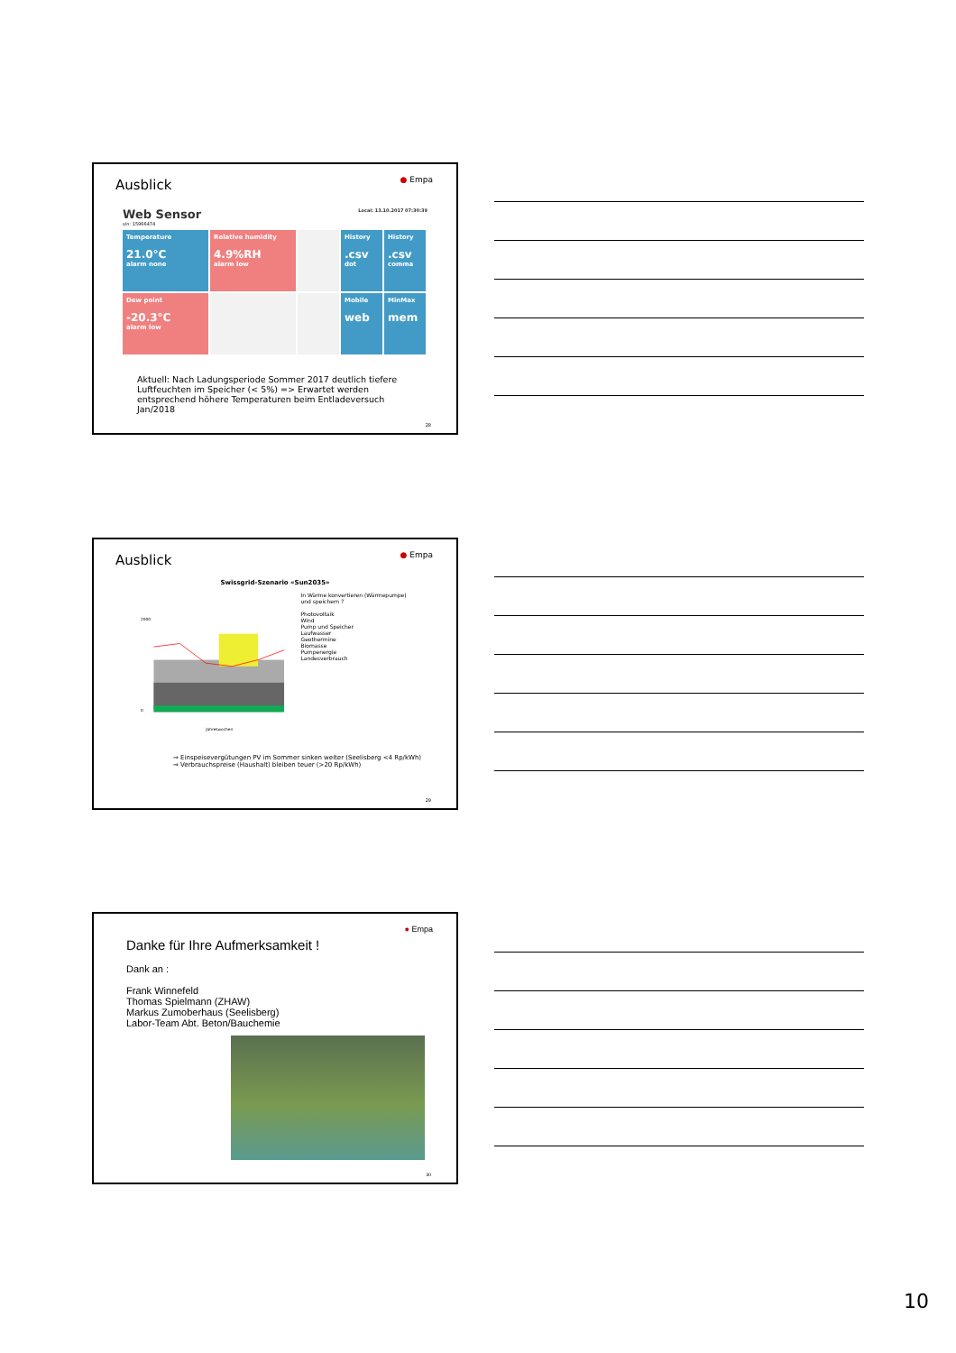Ausblick
● Empa
Web Sensor Local: 13.10.2017 07:30:39
s/n: 15966474
Temperature
21.0°C
alarm none
Relative humidity
4.9%RH
alarm low
History.csv
dot
History.csv
comma
Dew point
-20.3°C
alarm low
Mobile
web
MinMax
mem
Aktuell: Nach Ladungsperiode Sommer 2017 deutlich tiefere Luftfeuchten im Speicher (< 5%) => Erwartet werden entsprechend höhere Temperaturen beim Entladeversuch Jan/2018
28
Ausblick
● Empa
Swissgrid-Szenario «Sun2035»
2000
0
Jahreswochen
In Wärme konvertieren (Wärmepumpe) und speichern ?
Photovoltaik
Wind
Pump und Speicher
Laufwasser
Geothermine
Biomasse
Pumpenergie
Landesverbrauch
⇒ Einspeisevergütungen PV im Sommer sinken weiter (Seelisberg <4 Rp/kWh)
⇒ Verbrauchspreise (Haushalt) bleiben teuer (>20 Rp/kWh)
29
● Empa
Danke für Ihre Aufmerksamkeit !
Dank an :
Frank Winnefeld
Thomas Spielmann (ZHAW)
Markus Zumoberhaus (Seelisberg)
Labor-Team Abt. Beton/Bauchemie
30
10